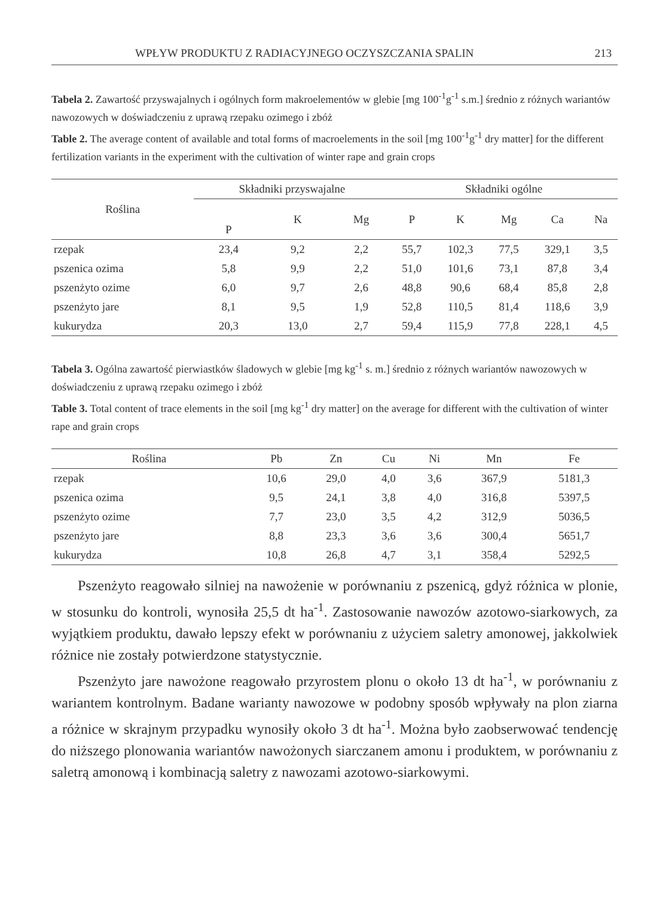WPŁYW PRODUKTU Z RADIACYJNEGO OCZYSZCZANIA SPALIN 213
Tabela 2. Zawartość przyswajalnych i ogólnych form makroelementów w glebie [mg 100<sup>-1</sup>g<sup>-1</sup> s.m.] średnio z różnych wariantów nawozowych w doświadczeniu z uprawą rzepaku ozimego i zbóż
Table 2. The average content of available and total forms of macroelements in the soil [mg 100<sup>-1</sup>g<sup>-1</sup> dry matter] for the different fertilization variants in the experiment with the cultivation of winter rape and grain crops
| Roślina | Składniki przyswajalne | | | Składniki ogólne | | | | |
| --- | --- | --- | --- | --- | --- | --- | --- | --- |
| | P | K | Mg | P | K | Mg | Ca | Na |
| rzepak | 23,4 | 9,2 | 2,2 | 55,7 | 102,3 | 77,5 | 329,1 | 3,5 |
| pszenica ozima | 5,8 | 9,9 | 2,2 | 51,0 | 101,6 | 73,1 | 87,8 | 3,4 |
| pszenżyto ozime | 6,0 | 9,7 | 2,6 | 48,8 | 90,6 | 68,4 | 85,8 | 2,8 |
| pszenżyto jare | 8,1 | 9,5 | 1,9 | 52,8 | 110,5 | 81,4 | 118,6 | 3,9 |
| kukurydza | 20,3 | 13,0 | 2,7 | 59,4 | 115,9 | 77,8 | 228,1 | 4,5 |
Tabela 3. Ogólna zawartość pierwiastków śladowych w glebie [mg kg<sup>-1</sup> s. m.] średnio z różnych wariantów nawozowych w doświadczeniu z uprawą rzepaku ozimego i zbóż
Table 3. Total content of trace elements in the soil [mg kg<sup>-1</sup> dry matter] on the average for different with the cultivation of winter rape and grain crops
| Roślina | Pb | Zn | Cu | Ni | Mn | Fe |
| --- | --- | --- | --- | --- | --- | --- |
| rzepak | 10,6 | 29,0 | 4,0 | 3,6 | 367,9 | 5181,3 |
| pszenica ozima | 9,5 | 24,1 | 3,8 | 4,0 | 316,8 | 5397,5 |
| pszenżyto ozime | 7,7 | 23,0 | 3,5 | 4,2 | 312,9 | 5036,5 |
| pszenżyto jare | 8,8 | 23,3 | 3,6 | 3,6 | 300,4 | 5651,7 |
| kukurydza | 10,8 | 26,8 | 4,7 | 3,1 | 358,4 | 5292,5 |
Pszenżyto reagowało silniej na nawożenie w porównaniu z pszenicą, gdyż różnica w plonie, w stosunku do kontroli, wynosiła 25,5 dt ha<sup>-1</sup>. Zastosowanie nawozów azotowo-siarkowych, za wyjątkiem produktu, dawało lepszy efekt w porównaniu z użyciem saletry amonowej, jakkolwiek różnice nie zostały potwierdzone statystycznie.
Pszenżyto jare nawożone reagowało przyrostem plonu o około 13 dt ha<sup>-1</sup>, w porównaniu z wariantem kontrolnym. Badane warianty nawozowe w podobny sposób wpływały na plon ziarna a różnice w skrajnym przypadku wynosiły około 3 dt ha<sup>-1</sup>. Można było zaobserwować tendencję do niższego plonowania wariantów nawożonych siarczanem amonu i produktem, w porównaniu z saletrą amonową i kombinacją saletry z nawozami azotowo-siarkowymi.